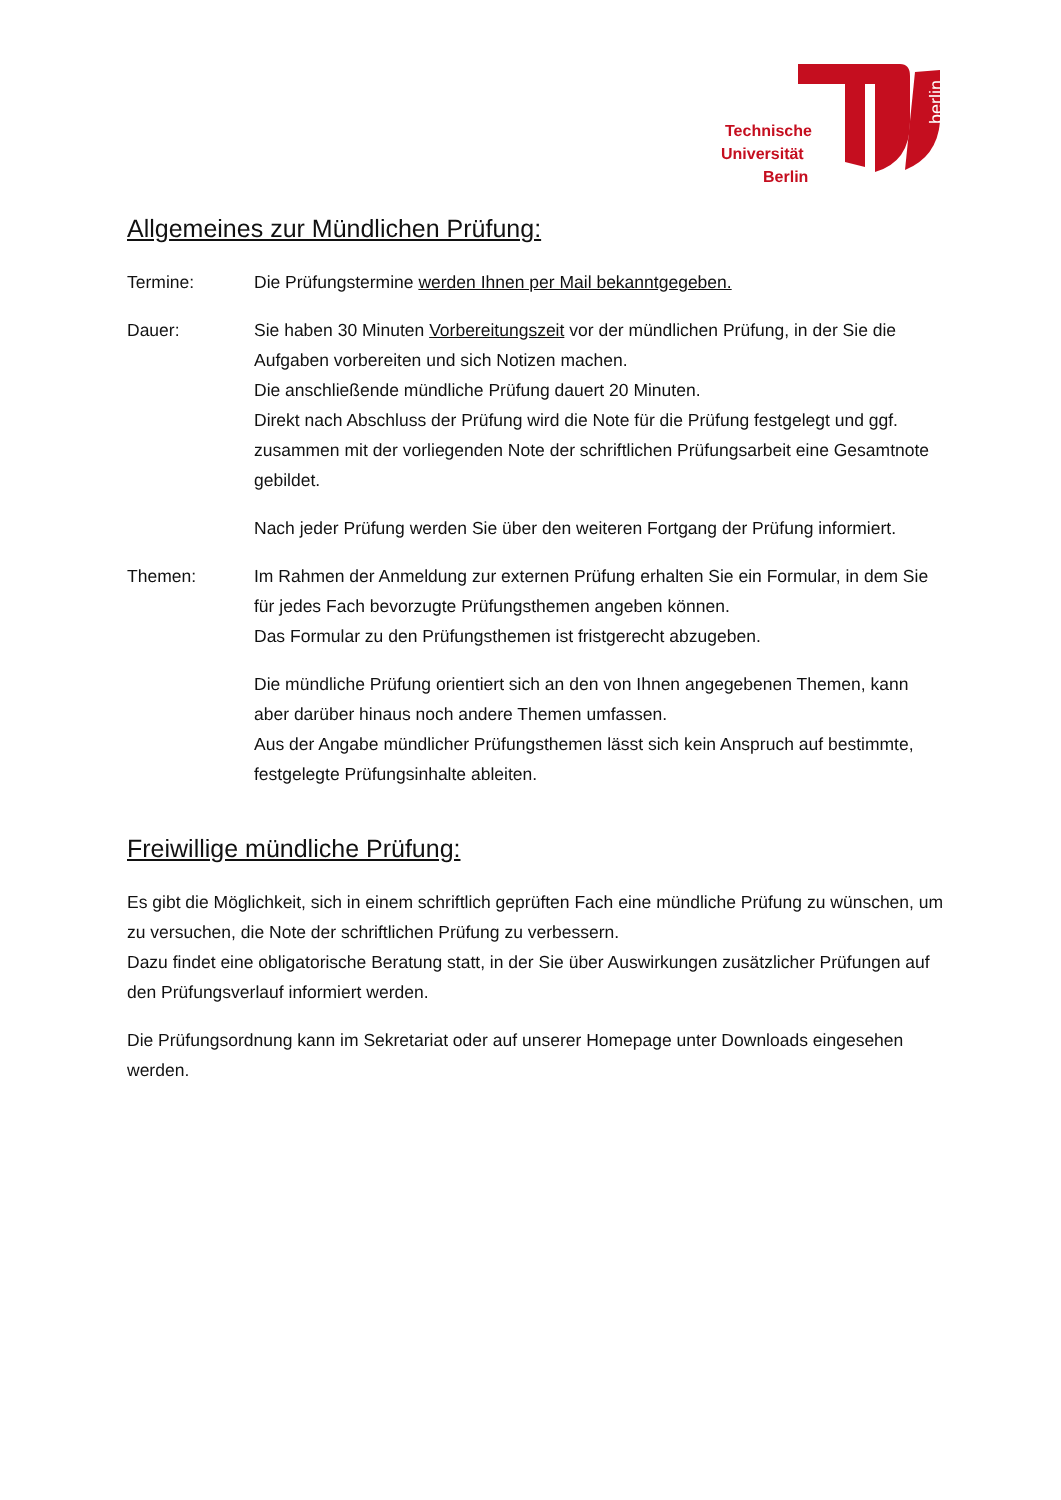berlin
Technische
Universität
Berlin
Allgemeines zur Mündlichen Prüfung:
Termine: Die Prüfungstermine werden Ihnen per Mail bekanntgegeben.
Dauer: Sie haben 30 Minuten Vorbereitungszeit vor der mündlichen Prüfung, in der Sie die Aufgaben vorbereiten und sich Notizen machen.
Die anschließende mündliche Prüfung dauert 20 Minuten.
Direkt nach Abschluss der Prüfung wird die Note für die Prüfung festgelegt und ggf. zusammen mit der vorliegenden Note der schriftlichen Prüfungsarbeit eine Gesamtnote gebildet.
Nach jeder Prüfung werden Sie über den weiteren Fortgang der Prüfung informiert.
Themen: Im Rahmen der Anmeldung zur externen Prüfung erhalten Sie ein Formular, in dem Sie für jedes Fach bevorzugte Prüfungsthemen angeben können.
Das Formular zu den Prüfungsthemen ist fristgerecht abzugeben.
Die mündliche Prüfung orientiert sich an den von Ihnen angegebenen Themen, kann aber darüber hinaus noch andere Themen umfassen.
Aus der Angabe mündlicher Prüfungsthemen lässt sich kein Anspruch auf bestimmte, festgelegte Prüfungsinhalte ableiten.
Freiwillige mündliche Prüfung:
Es gibt die Möglichkeit, sich in einem schriftlich geprüften Fach eine mündliche Prüfung zu wünschen, um zu versuchen, die Note der schriftlichen Prüfung zu verbessern.
Dazu findet eine obligatorische Beratung statt, in der Sie über Auswirkungen zusätzlicher Prüfungen auf den Prüfungsverlauf informiert werden.
Die Prüfungsordnung kann im Sekretariat oder auf unserer Homepage unter Downloads eingesehen werden.